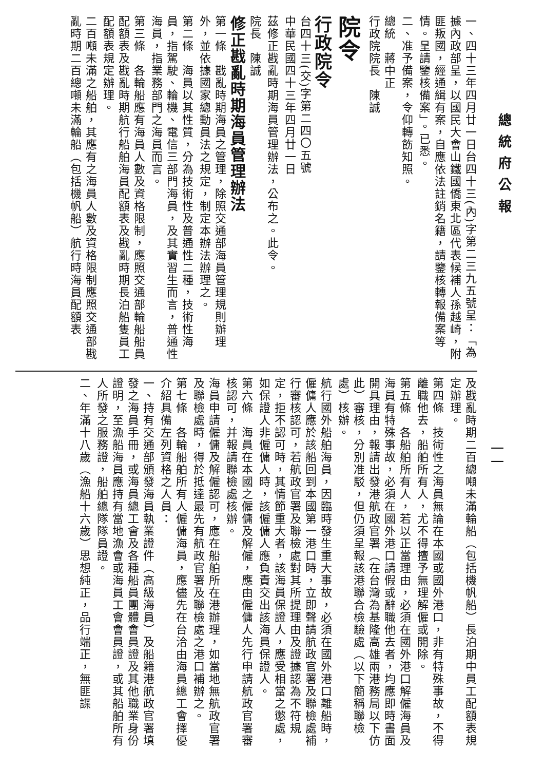總統府公報
一、四十三年四月廿一日台四十三(內)字第二三九五號呈：「為據內政部呈，以國民大會山鐵國僑東北區代表候補人孫越崎，附匪叛國，經通緝有案，自應依法註銷名籍，請鑒核轉報備案等情。呈請鑒核備案」。已悉。
二、准予備案，令仰轉飭知照。
總統　蔣中正
行政院院長　陳誠
院令
行政院令
台四十三(交)字第二四〇五號
中華民國四十三年四月廿一日
茲修正戡亂時期海員管理辦法，公布之。此令。
院長　陳誠
修正戡亂時期海員管理辦法
第一條　戡亂時期海員之管理，除照交通部海員管理規則辦理外，並依據國家總動員法之規定，制定本辦法辦理之。
第二條　海員以其性質，分為技術性及普通性二種，技術性海員，指駕駛、輪機、電信三部門海員，及其實習生而言，普通性海員，指業務部門之海員而言。
第三條　各輪船應有海員人數及資格限制，應照交通部輪船船員配額表及戡亂時期航行船舶海員配額表及戡亂時期長泊船隻員工配額表規定辦理。
二百噸未滿之船舶，其應有之海員人數及資格限制應照交通部戡亂時期二百總噸未滿輪船（包括機帆船）航行時海員配額表
一一
及戡亂時期二百總噸未滿輪船（包括機帆船）長泊期中員工配額表規定辦理。
第四條　技術性之海員無論在本國或國外港口，非有特殊事故，不得離職他去，船舶所有人，尤不得擅予無理解僱或開除。
第五條　各船舶所有人，若以正當理由，必須在國外港口解僱海員及海員有特殊事故，必須在國外港口請假或辭職他去者，均應即時書面開具理由，報請出發港航政官署（在台灣為基隆高雄兩港務局以下仿此）審核，分別准駁，但仍須呈報該港聯合檢驗處（以下簡稱聯檢處）核辦。
航行國外船舶海員，因臨時發生重大事故，必須在國外港口離船時，僱傭人應於該船回到本國第一港口時，立即聲請航政官署及聯檢處補行審核認可，若航政官署及聯檢處對其所提理由及證據認為不符規定，拒不認可時，其情節重大者，該海員保證人，應受相當之懲處，如保證人非僱傭人時，該僱傭人應負責交出該海員保證人。
第六條　海員在本國之僱傭及解僱，應由僱傭人先行申請航政官署審核認可，并報請聯檢處核辦。
海員申請僱傭及解僱認可，應在船舶所在港辦理，如當地無航政官署及聯檢處時，得於抵達最先有航政官署及聯檢處之港口補辦之。
第七條　各輪船舶所有人僱傭海員，應儘先在台洽由海員總工會擇優介紹具備左列資格之人員：
一、持有交通部頒發海員執業證件（高級海員）及船籍港航政官署填發之海員手冊，或海員總工會及各種船員團體會員證及其他職業身份證明，至漁船海員應持有當地漁會或海員工會會員證，或其船舶所有人所發之服務證，船舶總隊隊員證。
二、年滿十八歲（漁船十六歲）思想純正，品行端正，無匪諜